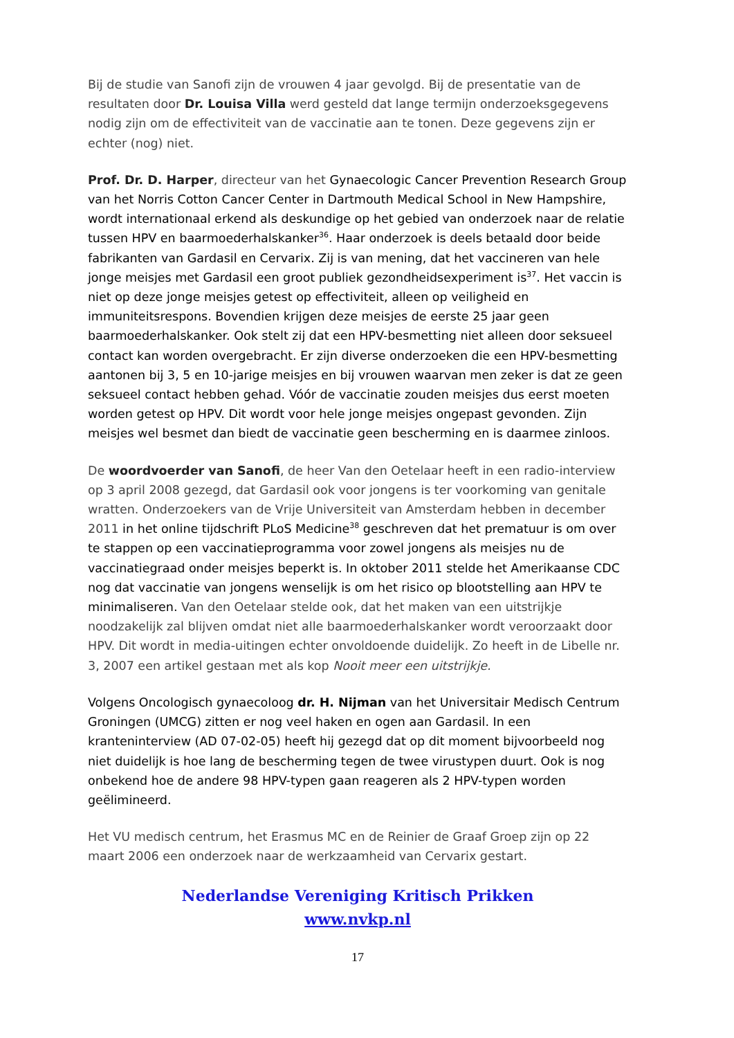Bij de studie van Sanofi zijn de vrouwen 4 jaar gevolgd. Bij de presentatie van de resultaten door Dr. Louisa Villa werd gesteld dat lange termijn onderzoeksgegevens nodig zijn om de effectiviteit van de vaccinatie aan te tonen. Deze gegevens zijn er echter (nog) niet.
Prof. Dr. D. Harper, directeur van het Gynaecologic Cancer Prevention Research Group van het Norris Cotton Cancer Center in Dartmouth Medical School in New Hampshire, wordt internationaal erkend als deskundige op het gebied van onderzoek naar de relatie tussen HPV en baarmoederhalskanker<sup>36</sup>. Haar onderzoek is deels betaald door beide fabrikanten van Gardasil en Cervarix. Zij is van mening, dat het vaccineren van hele jonge meisjes met Gardasil een groot publiek gezondheidsexperiment is<sup>37</sup>. Het vaccin is niet op deze jonge meisjes getest op effectiviteit, alleen op veiligheid en immuniteitsrespons. Bovendien krijgen deze meisjes de eerste 25 jaar geen baarmoederhalskanker. Ook stelt zij dat een HPV-besmetting niet alleen door seksueel contact kan worden overgebracht. Er zijn diverse onderzoeken die een HPV-besmetting aantonen bij 3, 5 en 10-jarige meisjes en bij vrouwen waarvan men zeker is dat ze geen seksueel contact hebben gehad. Vóór de vaccinatie zouden meisjes dus eerst moeten worden getest op HPV. Dit wordt voor hele jonge meisjes ongepast gevonden. Zijn meisjes wel besmet dan biedt de vaccinatie geen bescherming en is daarmee zinloos.
De woordvoerder van Sanofi, de heer Van den Oetelaar heeft in een radio-interview op 3 april 2008 gezegd, dat Gardasil ook voor jongens is ter voorkoming van genitale wratten. Onderzoekers van de Vrije Universiteit van Amsterdam hebben in december 2011 in het online tijdschrift PLoS Medicine<sup>38</sup> geschreven dat het prematuur is om over te stappen op een vaccinatieprogramma voor zowel jongens als meisjes nu de vaccinatiegraad onder meisjes beperkt is. In oktober 2011 stelde het Amerikaanse CDC nog dat vaccinatie van jongens wenselijk is om het risico op blootstelling aan HPV te minimaliseren. Van den Oetelaar stelde ook, dat het maken van een uitstrijkje noodzakelijk zal blijven omdat niet alle baarmoederhalskanker wordt veroorzaakt door HPV. Dit wordt in media-uitingen echter onvoldoende duidelijk. Zo heeft in de Libelle nr. 3, 2007 een artikel gestaan met als kop Nooit meer een uitstrijkje.
Volgens Oncologisch gynaecoloog dr. H. Nijman van het Universitair Medisch Centrum Groningen (UMCG) zitten er nog veel haken en ogen aan Gardasil. In een kranteninterview (AD 07-02-05) heeft hij gezegd dat op dit moment bijvoorbeeld nog niet duidelijk is hoe lang de bescherming tegen de twee virustypen duurt. Ook is nog onbekend hoe de andere 98 HPV-typen gaan reageren als 2 HPV-typen worden geëlimineerd.
Het VU medisch centrum, het Erasmus MC en de Reinier de Graaf Groep zijn op 22 maart 2006 een onderzoek naar de werkzaamheid van Cervarix gestart.
Nederlandse Vereniging Kritisch Prikken
www.nvkp.nl
17